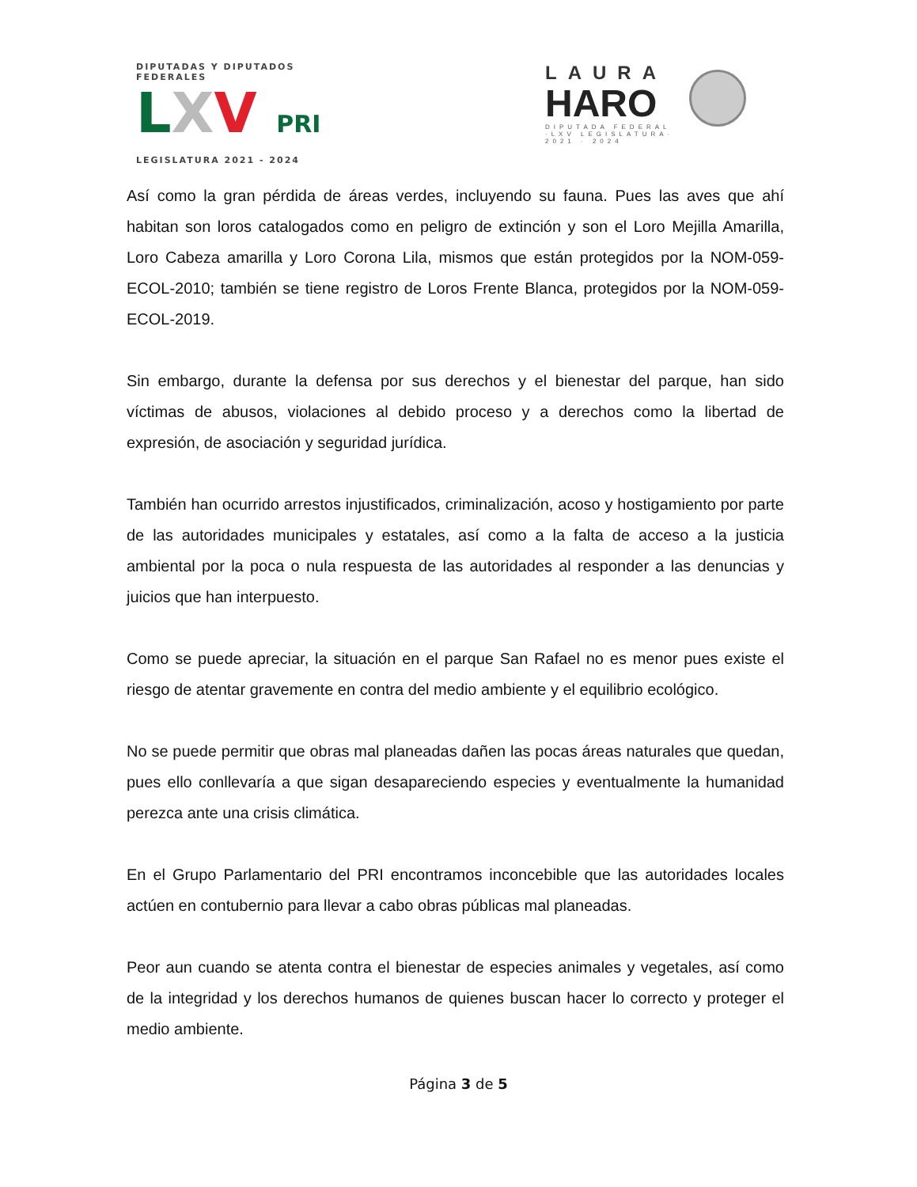DIPUTADAS Y DIPUTADOS FEDERALES
LXV PRI
LEGISLATURA 2021 - 2024
LAURA
HARO
DIPUTADA FEDERAL
·LXV LEGISLATURA·
2021 · 2024
Así como la gran pérdida de áreas verdes, incluyendo su fauna. Pues las aves que ahí habitan son loros catalogados como en peligro de extinción y son el Loro Mejilla Amarilla, Loro Cabeza amarilla y Loro Corona Lila, mismos que están protegidos por la NOM-059-ECOL-2010; también se tiene registro de Loros Frente Blanca, protegidos por la NOM-059-ECOL-2019.
Sin embargo, durante la defensa por sus derechos y el bienestar del parque, han sido víctimas de abusos, violaciones al debido proceso y a derechos como la libertad de expresión, de asociación y seguridad jurídica.
También han ocurrido arrestos injustificados, criminalización, acoso y hostigamiento por parte de las autoridades municipales y estatales, así como a la falta de acceso a la justicia ambiental por la poca o nula respuesta de las autoridades al responder a las denuncias y juicios que han interpuesto.
Como se puede apreciar, la situación en el parque San Rafael no es menor pues existe el riesgo de atentar gravemente en contra del medio ambiente y el equilibrio ecológico.
No se puede permitir que obras mal planeadas dañen las pocas áreas naturales que quedan, pues ello conllevaría a que sigan desapareciendo especies y eventualmente la humanidad perezca ante una crisis climática.
En el Grupo Parlamentario del PRI encontramos inconcebible que las autoridades locales actúen en contubernio para llevar a cabo obras públicas mal planeadas.
Peor aun cuando se atenta contra el bienestar de especies animales y vegetales, así como de la integridad y los derechos humanos de quienes buscan hacer lo correcto y proteger el medio ambiente.
Página 3 de 5